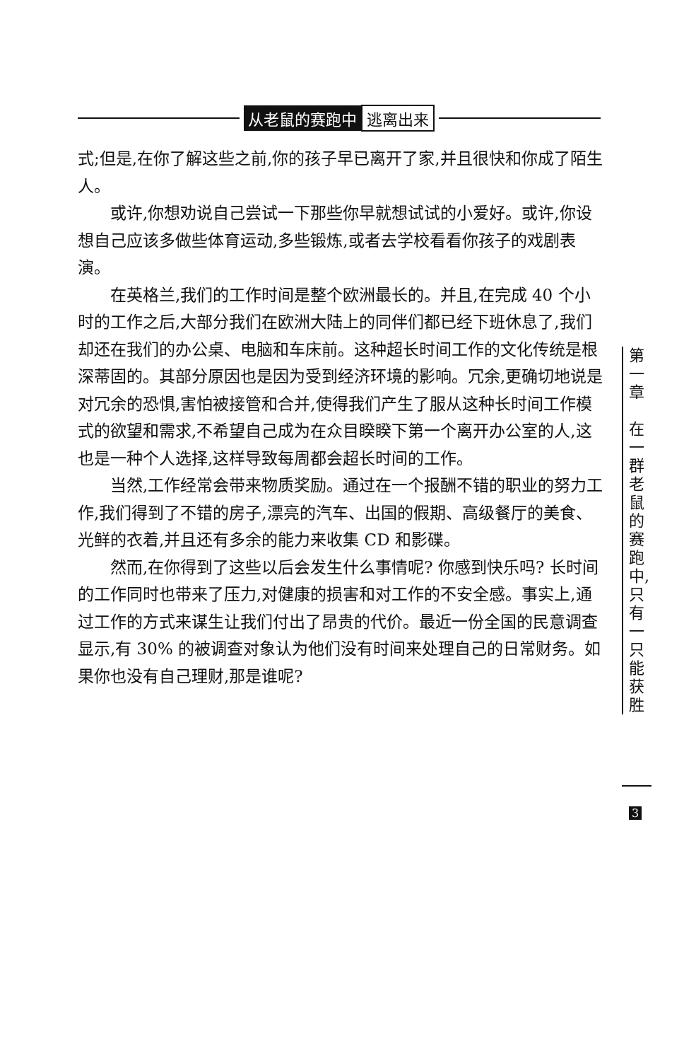从老鼠的赛跑中 逃离出来
式;但是,在你了解这些之前,你的孩子早已离开了家,并且很快和你成了陌生人。
或许,你想劝说自己尝试一下那些你早就想试试的小爱好。或许,你设想自己应该多做些体育运动,多些锻炼,或者去学校看看你孩子的戏剧表演。
在英格兰,我们的工作时间是整个欧洲最长的。并且,在完成 40 个小时的工作之后,大部分我们在欧洲大陆上的同伴们都已经下班休息了,我们却还在我们的办公桌、电脑和车床前。这种超长时间工作的文化传统是根深蒂固的。其部分原因也是因为受到经济环境的影响。冗余,更确切地说是对冗余的恐惧,害怕被接管和合并,使得我们产生了服从这种长时间工作模式的欲望和需求,不希望自己成为在众目睽睽下第一个离开办公室的人,这也是一种个人选择,这样导致每周都会超长时间的工作。
当然,工作经常会带来物质奖励。通过在一个报酬不错的职业的努力工作,我们得到了不错的房子,漂亮的汽车、出国的假期、高级餐厅的美食、光鲜的衣着,并且还有多余的能力来收集 CD 和影碟。
然而,在你得到了这些以后会发生什么事情呢? 你感到快乐吗? 长时间的工作同时也带来了压力,对健康的损害和对工作的不安全感。事实上,通过工作的方式来谋生让我们付出了昂贵的代价。最近一份全国的民意调查显示,有 30% 的被调查对象认为他们没有时间来处理自己的日常财务。如果你也没有自己理财,那是谁呢?
第
一
章
在
一
群
老
鼠
的
赛
跑
中,
只
有
一
只
能
获
胜
3